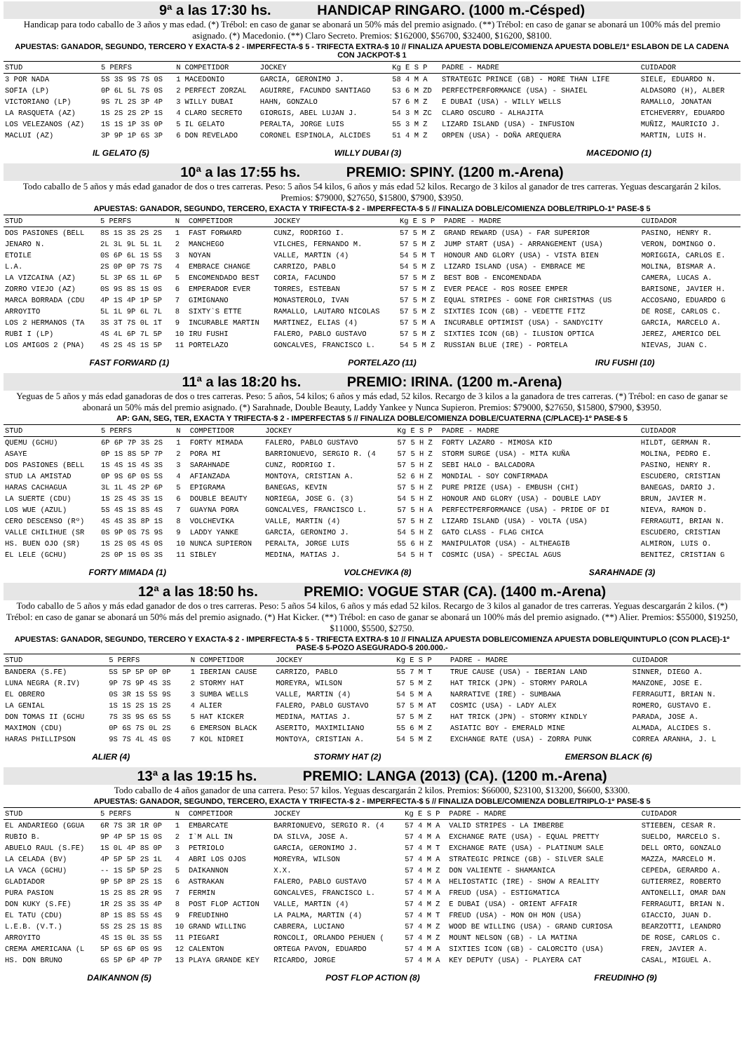9ª a las 17:30 hs. HANDICAP RINGARO. (1000 m.-Césped)
Handicap para todo caballo de 3 años y mas edad. (*) Trébol: en caso de ganar se abonará un 50% más del premio asignado. (**) Trébol: en caso de ganar se abonará un 100% más del premio asignado. (*) Macedonio. (**) Claro Secreto. Premios: $162000, $56700, $32400, $16200, $8100.
APUESTAS: GANADOR, SEGUNDO, TERCERO Y EXACTA-$ 2 - IMPERFECTA-$ 5 - TRIFECTA EXTRA-$ 10 // FINALIZA APUESTA DOBLE/COMIENZA APUESTA DOBLE/1º ESLABON DE LA CADENA CON JACKPOT-$ 1
| STUD | 5 PERFS | N | COMPETIDOR | JOCKEY | Kg E S P | PADRE - MADRE | CUIDADOR |
| --- | --- | --- | --- | --- | --- | --- | --- |
| 3 POR NADA | 5S 3S 9S 7S 0S | 1 | MACEDONIO | GARCIA, GERONIMO J. | 58 4 M A | STRATEGIC PRINCE (GB) - MORE THAN LIFE | SIELE, EDUARDO N. |
| SOFIA (LP) | 0P 6L 5L 7S 0S | 2 | PERFECT ZORZAL | AGUIRRE, FACUNDO SANTIAGO | 53 6 M ZD | PERFECTPERFORMANCE (USA) - SHAIEL | ALDASORO (H), ALBER |
| VICTORIANO (LP) | 9S 7L 2S 3P 4P | 3 | WILLY DUBAI | HAHN, GONZALO | 57 6 M Z | E DUBAI (USA) - WILLY WELLS | RAMALLO, JONATAN |
| LA RASQUETA (AZ) | 1S 2S 2S 2P 1S | 4 | CLARO SECRETO | GIORGIS, ABEL LUJAN J. | 54 3 M ZC | CLARO OSCURO - ALHAJITA | ETCHEVERRY, EDUARDO |
| LOS VELEZANOS (AZ) | 1S 1S 1P 3S 0P | 5 | IL GELATO | PERALTA, JORGE LUIS | 55 3 M Z | LIZARD ISLAND (USA) - INFUSION | MUÑIZ, MAURICIO J. |
| MACLUI (AZ) | 3P 9P 1P 6S 3P | 6 | DON REVELADO | CORONEL ESPINOLA, ALCIDES | 51 4 M Z | ORPEN (USA) - DOÑA AREQUERA | MARTIN, LUIS H. |
IL GELATO (5) WILLY DUBAI (3) MACEDONIO (1)
10ª a las 17:55 hs. PREMIO: SPINY. (1200 m.-Arena)
Todo caballo de 5 años y más edad ganador de dos o tres carreras. Peso: 5 años 54 kilos, 6 años y más edad 52 kilos. Recargo de 3 kilos al ganador de tres carreras. Yeguas descargarán 2 kilos. Premios: $79000, $27650, $15800, $7900, $3950.
APUESTAS: GANADOR, SEGUNDO, TERCERO, EXACTA Y TRIFECTA-$ 2 - IMPERFECTA-$ 5 // FINALIZA DOBLE/COMIENZA DOBLE/TRIPLO-1º PASE-$ 5
| STUD | 5 PERFS | N | COMPETIDOR | JOCKEY | Kg E S P | PADRE - MADRE | CUIDADOR |
| --- | --- | --- | --- | --- | --- | --- | --- |
| DOS PASIONES (BELL | 8S 1S 3S 2S 2S | 1 | FAST FORWARD | CUNZ, RODRIGO I. | 57 5 M Z | GRAND REWARD (USA) - FAR SUPERIOR | PASINO, HENRY R. |
| JENARO N. | 2L 3L 9L 5L 1L | 2 | MANCHEGO | VILCHES, FERNANDO M. | 57 5 M Z | JUMP START (USA) - ARRANGEMENT (USA) | VERON, DOMINGO O. |
| ETOILE | 0S 6P 6L 1S 5S | 3 | NOYAN | VALLE, MARTIN (4) | 54 5 M T | HONOUR AND GLORY (USA) - VISTA BIEN | MORIGGIA, CARLOS E. |
| L.A. | 2S 0P 0P 7S 7S | 4 | EMBRACE CHANGE | CARRIZO, PABLO | 54 5 M Z | LIZARD ISLAND (USA) - EMBRACE ME | MOLINA, BISMAR A. |
| LA VIZCAINA (AZ) | 5L 3P 6S 1L 6P | 5 | ENCOMENDADO BEST | CORIA, FACUNDO | 57 5 M Z | BEST BOB - ENCOMENDADA | CAMERA, LUCAS A. |
| ZORRO VIEJO (AZ) | 0S 9S 8S 1S 0S | 6 | EMPERADOR EVER | TORRES, ESTEBAN | 57 5 M Z | EVER PEACE - ROS ROSEE EMPER | BARISONE, JAVIER H. |
| MARCA BORRADA (CDU | 4P 1S 4P 1P 5P | 7 | GIMIGNANO | MONASTEROLO, IVAN | 57 5 M Z | EQUAL STRIPES - GONE FOR CHRISTMAS (US | ACCOSANO, EDUARDO G |
| ARROYITO | 5L 1L 9P 6L 7L | 8 | SIXTY`S ETTE | RAMALLO, LAUTARO NICOLAS | 57 5 M Z | SIXTIES ICON (GB) - VEDETTE FITZ | DE ROSE, CARLOS C. |
| LOS 2 HERMANOS (TA | 3S 3T 7S 0L 1T | 9 | INCURABLE MARTIN | MARTINEZ, ELIAS (4) | 57 5 M A | INCURABLE OPTIMIST (USA) - SANDYCITY | GARCIA, MARCELO A. |
| RUBI I (LP) | 4S 4L 6P 7L 5P | 10 | IRU FUSHI | FALERO, PABLO GUSTAVO | 57 5 M Z | SIXTIES ICON (GB) - ILUSION OPTICA | JEREZ, AMERICO DEL |
| LOS AMIGOS 2 (PNA) | 4S 2S 4S 1S 5P | 11 | PORTELAZO | GONCALVES, FRANCISCO L. | 54 5 M Z | RUSSIAN BLUE (IRE) - PORTELA | NIEVAS, JUAN C. |
FAST FORWARD (1) PORTELAZO (11) IRU FUSHI (10)
11ª a las 18:20 hs. PREMIO: IRINA. (1200 m.-Arena)
Yeguas de 5 años y más edad ganadoras de dos o tres carreras. Peso: 5 años, 54 kilos; 6 años y más edad, 52 kilos. Recargo de 3 kilos a la ganadora de tres carreras. (*) Trébol: en caso de ganar se abonará un 50% más del premio asignado. (*) Sarahnade, Double Beauty, Laddy Yankee y Nunca Supieron. Premios: $79000, $27650, $15800, $7900, $3950.
AP: GAN, SEG, TER, EXACTA Y TRIFECTA-$ 2 - IMPERFECTA$ 5 // FINALIZA DOBLE/COMIENZA DOBLE/CUATERNA (C/PLACE)-1º PASE-$ 5
| STUD | 5 PERFS | N | COMPETIDOR | JOCKEY | Kg E S P | PADRE - MADRE | CUIDADOR |
| --- | --- | --- | --- | --- | --- | --- | --- |
| QUEMU (GCHU) | 6P 6P 7P 3S 2S | 1 | FORTY MIMADA | FALERO, PABLO GUSTAVO | 57 5 H Z | FORTY LAZARO - MIMOSA KID | HILDT, GERMAN R. |
| ASAYE | 0P 1S 8S 5P 7P | 2 | PORA MI | BARRIONUEVO, SERGIO R. (4 | 57 5 H Z | STORM SURGE (USA) - MITA KUÑA | MOLINA, PEDRO E. |
| DOS PASIONES (BELL | 1S 4S 1S 4S 3S | 3 | SARAHNADE | CUNZ, RODRIGO I. | 57 5 H Z | SEBI HALO - BALCADORA | PASINO, HENRY R. |
| STUD LA AMISTAD | 0P 9S 6P 0S 5S | 4 | AFIANZADA | MONTOYA, CRISTIAN A. | 52 6 H Z | MONDIAL - SOY CONFIRMADA | ESCUDERO, CRISTIAN |
| HARAS CACHAGUA | 3L 1L 4S 2P 6P | 5 | EPIGRAMA | BANEGAS, KEVIN | 57 5 H Z | PURE PRIZE (USA) - EMBUSH (CHI) | BANEGAS, DARIO J. |
| LA SUERTE (CDU) | 1S 2S 4S 3S 1S | 6 | DOUBLE BEAUTY | NORIEGA, JOSE G. (3) | 54 5 H Z | HONOUR AND GLORY (USA) - DOUBLE LADY | BRUN, JAVIER M. |
| LOS WUE (AZUL) | 5S 4S 1S 8S 4S | 7 | GUAYNA PORA | GONCALVES, FRANCISCO L. | 57 5 H A | PERFECTPERFORMANCE (USA) - PRIDE OF DI | NIEVA, RAMON D. |
| CERO DESCENSO (Rº) | 4S 4S 3S 8P 1S | 8 | VOLCHEVIKA | VALLE, MARTIN (4) | 57 5 H Z | LIZARD ISLAND (USA) - VOLTA (USA) | FERRAGUTI, BRIAN N. |
| VALLE CHILIHUE (SR | 0S 9P 0S 7S 9S | 9 | LADDY YANKE | GARCIA, GERONIMO J. | 54 5 H Z | GATO CLASS - FLAG CHICA | ESCUDERO, CRISTIAN |
| HS. BUEN OJO (SR) | 1S 2S 0S 4S 0S | 10 | NUNCA SUPIERON | PERALTA, JORGE LUIS | 55 6 H Z | MANIPULATOR (USA) - ALTHEAGIB | ALMIRON, LUIS O. |
| EL LELE (GCHU) | 2S 0P 1S 0S 3S | 11 | SIBLEY | MEDINA, MATIAS J. | 54 5 H T | COSMIC (USA) - SPECIAL AGUS | BENITEZ, CRISTIAN G |
FORTY MIMADA (1) VOLCHEVIKA (8) SARAHNADE (3)
12ª a las 18:50 hs. PREMIO: VOGUE STAR (CA). (1400 m.-Arena)
Todo caballo de 5 años y más edad ganador de dos o tres carreras. Peso: 5 años 54 kilos, 6 años y más edad 52 kilos. Recargo de 3 kilos al ganador de tres carreras. Yeguas descargarán 2 kilos. (*) Trébol: en caso de ganar se abonará un 50% más del premio asignado. (*) Hat Kicker. (**) Trébol: en caso de ganar se abonará un 100% más del premio asignado. (**) Alier. Premios: $55000, $19250, $11000, $5500, $2750.
APUESTAS: GANADOR, SEGUNDO, TERCERO Y EXACTA-$ 2 - IMPERFECTA-$ 5 - TRIFECTA EXTRA-$ 10 // FINALIZA APUESTA DOBLE/COMIENZA APUESTA DOBLE/QUINTUPLO (CON PLACE)-1º PASE-$ 5-POZO ASEGURADO-$ 200.000.-
| STUD | 5 PERFS | N | COMPETIDOR | JOCKEY | Kg E S P | PADRE - MADRE | CUIDADOR |
| --- | --- | --- | --- | --- | --- | --- | --- |
| BANDERA (S.FE) | 5S 5P 5P 0P 0P | 1 | IBERIAN CAUSE | CARRIZO, PABLO | 55 7 M T | TRUE CAUSE (USA) - IBERIAN LAND | SINNER, DIEGO A. |
| LUNA NEGRA (R.IV) | 9P 7S 9P 4S 3S | 2 | STORMY HAT | MOREYRA, WILSON | 57 5 M Z | HAT TRICK (JPN) - STORMY PAROLA | MANZONE, JOSE E. |
| EL OBRERO | 0S 3R 1S 5S 9S | 3 | SUMBA WELLS | VALLE, MARTIN (4) | 54 5 M A | NARRATIVE (IRE) - SUMBAWA | FERRAGUTI, BRIAN N. |
| LA GENIAL | 1S 1S 2S 1S 2S | 4 | ALIER | FALERO, PABLO GUSTAVO | 57 5 M AT | COSMIC (USA) - LADY ALEX | ROMERO, GUSTAVO E. |
| DON TOMAS II (GCHU | 7S 3S 9S 6S 5S | 5 | HAT KICKER | MEDINA, MATIAS J. | 57 5 M Z | HAT TRICK (JPN) - STORMY KINDLY | PARADA, JOSE A. |
| MAXIMON (CDU) | 0P 6S 7S 0L 2S | 6 | EMERSON BLACK | ASERITO, MAXIMILIANO | 55 6 M Z | ASIATIC BOY - EMERALD MINE | ALMADA, ALCIDES S. |
| HARAS PHILLIPSON | 9S 7S 4L 4S 0S | 7 | KOL NIDREI | MONTOYA, CRISTIAN A. | 54 5 M Z | EXCHANGE RATE (USA) - ZORRA PUNK | CORREA ARANHA, J. L |
ALIER (4) STORMY HAT (2) EMERSON BLACK (6)
13ª a las 19:15 hs. PREMIO: LANGA (2013) (CA). (1200 m.-Arena)
Todo caballo de 4 años ganador de una carrera. Peso: 57 kilos. Yeguas descargarán 2 kilos. Premios: $66000, $23100, $13200, $6600, $3300.
APUESTAS: GANADOR, SEGUNDO, TERCERO, EXACTA Y TRIFECTA-$ 2 - IMPERFECTA-$ 5 // FINALIZA DOBLE/COMIENZA DOBLE/TRIPLO-1º PASE-$ 5
| STUD | 5 PERFS | N | COMPETIDOR | JOCKEY | Kg E S P | PADRE - MADRE | CUIDADOR |
| --- | --- | --- | --- | --- | --- | --- | --- |
| EL ANDARIEGO (GGUA | 6R 7S 3R 1R 0P | 1 | EMBARCATE | BARRIONUEVO, SERGIO R. (4 | 57 4 M A | VALID STRIPES - LA IMBERBE | STIEBEN, CESAR R. |
| RUBIO B. | 9P 4P 5P 1S 0S | 2 | I`M ALL IN | DA SILVA, JOSE A. | 57 4 M A | EXCHANGE RATE (USA) - EQUAL PRETTY | SUELDO, MARCELO S. |
| ABUELO RAUL (S.FE) | 1S 0L 4P 8S 0P | 3 | PETRIOLO | GARCIA, GERONIMO J. | 57 4 M T | EXCHANGE RATE (USA) - PLATINUM SALE | DELL ORTO, GONZALO |
| LA CELADA (BV) | 4P 5P 5P 2S 1L | 4 | ABRI LOS OJOS | MOREYRA, WILSON | 57 4 M A | STRATEGIC PRINCE (GB) - SILVER SALE | MAZZA, MARCELO M. |
| LA VACA (GCHU) | -- 1S 5P 5P 2S | 5 | DAIKANNON | X.X. | 57 4 M Z | DON VALIENTE - SHAMANICA | CEPEDA, GERARDO A. |
| GLADIADOR | 9P 5P 8P 2S 1S | 6 | ASTRAKAN | FALERO, PABLO GUSTAVO | 57 4 M A | HELIOSTATIC (IRE) - SHOW A REALITY | GUTIERREZ, ROBERTO |
| PURA PASION | 1S 2S 8S 2R 9S | 7 | FERMIN | GONCALVES, FRANCISCO L. | 57 4 M A | FREUD (USA) - ESTIGMATICA | ANTONELLI, OMAR DAN |
| DON KUKY (S.FE) | 1R 2S 3S 3S 4P | 8 | POST FLOP ACTION | VALLE, MARTIN (4) | 57 4 M Z | E DUBAI (USA) - ORIENT AFFAIR | FERRAGUTI, BRIAN N. |
| EL TATU (CDU) | 8P 1S 8S 5S 4S | 9 | FREUDINHO | LA PALMA, MARTIN (4) | 57 4 M T | FREUD (USA) - MON OH MON (USA) | GIACCIO, JUAN D. |
| L.E.B. (V.T.) | 5S 2S 2S 1S 8S | 10 | GRAND WILLING | CABRERA, LUCIANO | 57 4 M Z | WOOD BE WILLING (USA) - GRAND CURIOSA | BEARZOTTI, LEANDRO |
| ARROYITO | 4S 1S 0L 3S 5S | 11 | PIEGARI | RONCOLI, ORLANDO PEHUEN ( | 57 4 M Z | MOUNT NELSON (GB) - LA MATINA | DE ROSE, CARLOS C. |
| CREMA AMERICANA (L | 5P 6S 6P 0S 9S | 12 | CALENTON | ORTEGA PAVON, EDUARDO | 57 4 M A | SIXTIES ICON (GB) - CALORCITO (USA) | FREN, JAVIER A. |
| HS. DON BRUNO | 6S 5P 6P 4P 7P | 13 | PLAYA GRANDE KEY | RICARDO, JORGE | 57 4 M A | KEY DEPUTY (USA) - PLAYERA CAT | CASAL, MIGUEL A. |
DAIKANNON (5) POST FLOP ACTION (8) FREUDINHO (9)